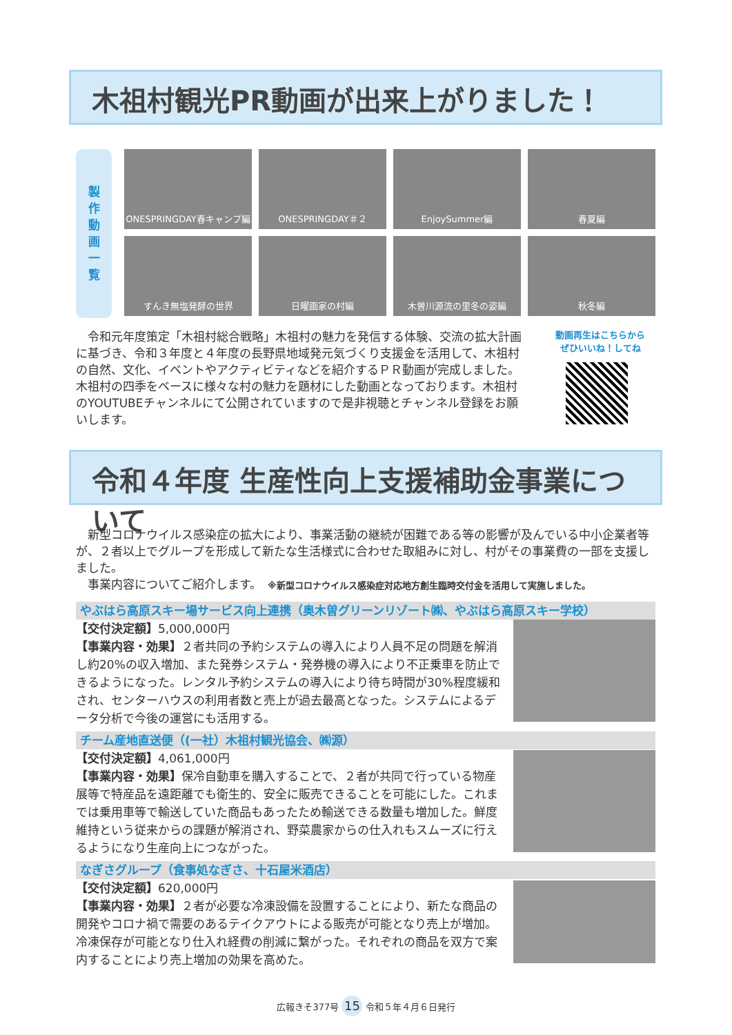木祖村観光PR動画が出来上がりました！
製
作
動
画
一
覧
ONESPRINGDAY春キャンプ編
ONESPRINGDAY＃２
EnjoySummer編
春夏編
すんき無塩発酵の世界
日曜画家の村編
木曽川源流の里冬の姿編
秋冬編
　令和元年度策定「木祖村総合戦略」木祖村の魅力を発信する体験、交流の拡大計画に基づき、令和３年度と４年度の長野県地域発元気づくり支援金を活用して、木祖村の自然、文化、イベントやアクティビティなどを紹介するＰＲ動画が完成しました。木祖村の四季をベースに様々な村の魅力を題材にした動画となっております。木祖村のYOUTUBEチャンネルにて公開されていますので是非視聴とチャンネル登録をお願いします。
動画再生はこちらから
ぜひいいね！してね
令和４年度 生産性向上支援補助金事業について
　新型コロナウイルス感染症の拡大により、事業活動の継続が困難である等の影響が及んでいる中小企業者等が、２者以上でグループを形成して新たな生活様式に合わせた取組みに対し、村がその事業費の一部を支援しました。
　事業内容についてご紹介します。　※新型コロナウイルス感染症対応地方創生臨時交付金を活用して実施しました。
やぶはら高原スキー場サービス向上連携（奥木曽グリーンリゾート㈱、やぶはら高原スキー学校）
【交付決定額】5,000,000円
【事業内容・効果】２者共同の予約システムの導入により人員不足の問題を解消し約20%の収入増加、また発券システム・発券機の導入により不正乗車を防止できるようになった。レンタル予約システムの導入により待ち時間が30%程度緩和され、センターハウスの利用者数と売上が過去最高となった。システムによるデータ分析で今後の運営にも活用する。
チーム産地直送便（(一社）木祖村観光協会、㈱源）
【交付決定額】4,061,000円
【事業内容・効果】保冷自動車を購入することで、２者が共同で行っている物産展等で特産品を遠距離でも衛生的、安全に販売できることを可能にした。これまでは乗用車等で輸送していた商品もあったため輸送できる数量も増加した。鮮度維持という従来からの課題が解消され、野菜農家からの仕入れもスムーズに行えるようになり生産向上につながった。
なぎさグループ（食事処なぎさ、十石屋米酒店）
【交付決定額】620,000円
【事業内容・効果】２者が必要な冷凍設備を設置することにより、新たな商品の開発やコロナ禍で需要のあるテイクアウトによる販売が可能となり売上が増加。冷凍保存が可能となり仕入れ経費の削減に繋がった。それぞれの商品を双方で案内することにより売上増加の効果を高めた。
広報きそ377号 15 令和５年４月６日発行